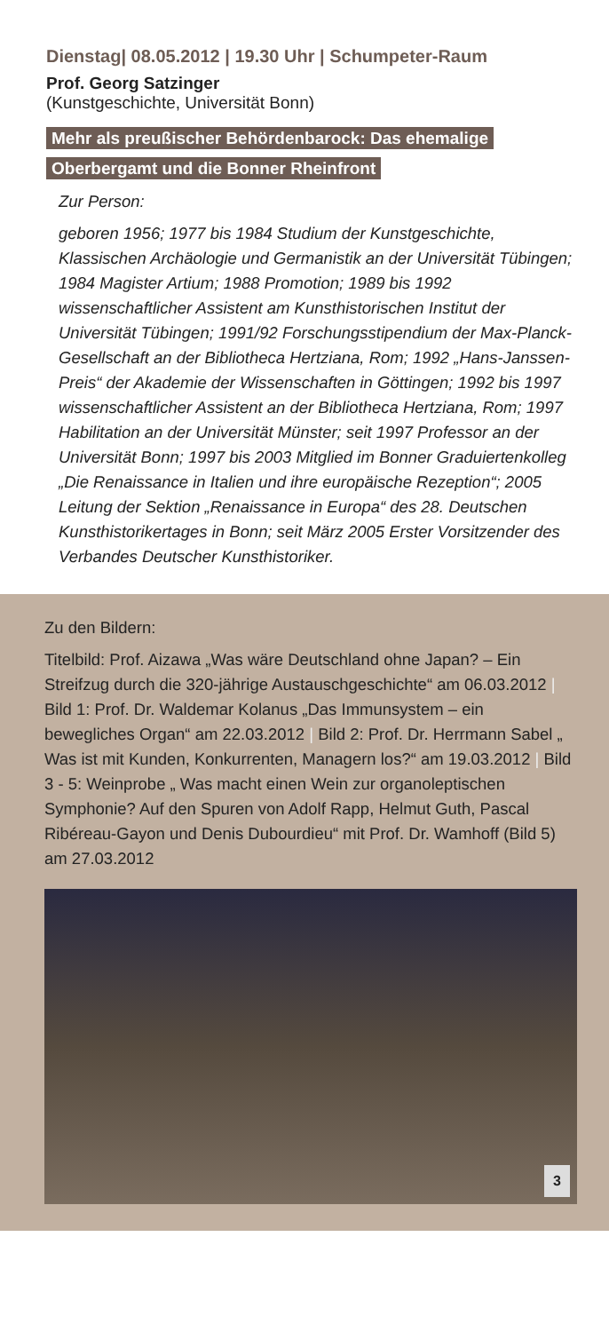Dienstag| 08.05.2012 | 19.30 Uhr | Schumpeter-Raum
Prof. Georg Satzinger
(Kunstgeschichte, Universität Bonn)
Mehr als preußischer Behördenbarock: Das ehemalige Oberbergamt und die Bonner Rheinfront
Zur Person:
geboren 1956; 1977 bis 1984 Studium der Kunstgeschichte, Klassischen Archäologie und Germanistik an der Universität Tübingen; 1984 Magister Artium; 1988 Promotion; 1989 bis 1992 wissenschaftlicher Assistent am Kunsthistorischen Institut der Universität Tübingen; 1991/92 Forschungsstipendium der Max-Planck-Gesellschaft an der Bibliotheca Hertziana, Rom; 1992 „Hans-Janssen-Preis“ der Akademie der Wissenschaften in Göttingen; 1992 bis 1997 wissenschaftlicher Assistent an der Bibliotheca Hertziana, Rom; 1997 Habilitation an der Universität Münster; seit 1997 Professor an der Universität Bonn; 1997 bis 2003 Mitglied im Bonner Graduiertenkolleg „Die Renaissance in Italien und ihre europäische Rezeption“; 2005 Leitung der Sektion „Renaissance in Europa“ des 28. Deutschen Kunsthistorikertages in Bonn; seit März 2005 Erster Vorsitzender des Verbandes Deutscher Kunsthistoriker.
Zu den Bildern:
Titelbild: Prof. Aizawa „Was wäre Deutschland ohne Japan? – Ein Streifzug durch die 320-jährige Austauschgeschichte“ am 06.03.2012 | Bild 1: Prof. Dr. Waldemar Kolanus „Das Immunsystem – ein bewegliches Organ“ am 22.03.2012 | Bild 2: Prof. Dr. Herrmann Sabel „ Was ist mit Kunden, Konkurrenten, Managern los?“ am 19.03.2012 | Bild 3 - 5: Weinprobe „ Was macht einen Wein zur organoleptischen Symphonie? Auf den Spuren von Adolf Rapp, Helmut Guth, Pascal Ribéreau-Gayon und Denis Dubourdieu“ mit Prof. Dr. Wamhoff (Bild 5) am 27.03.2012
3